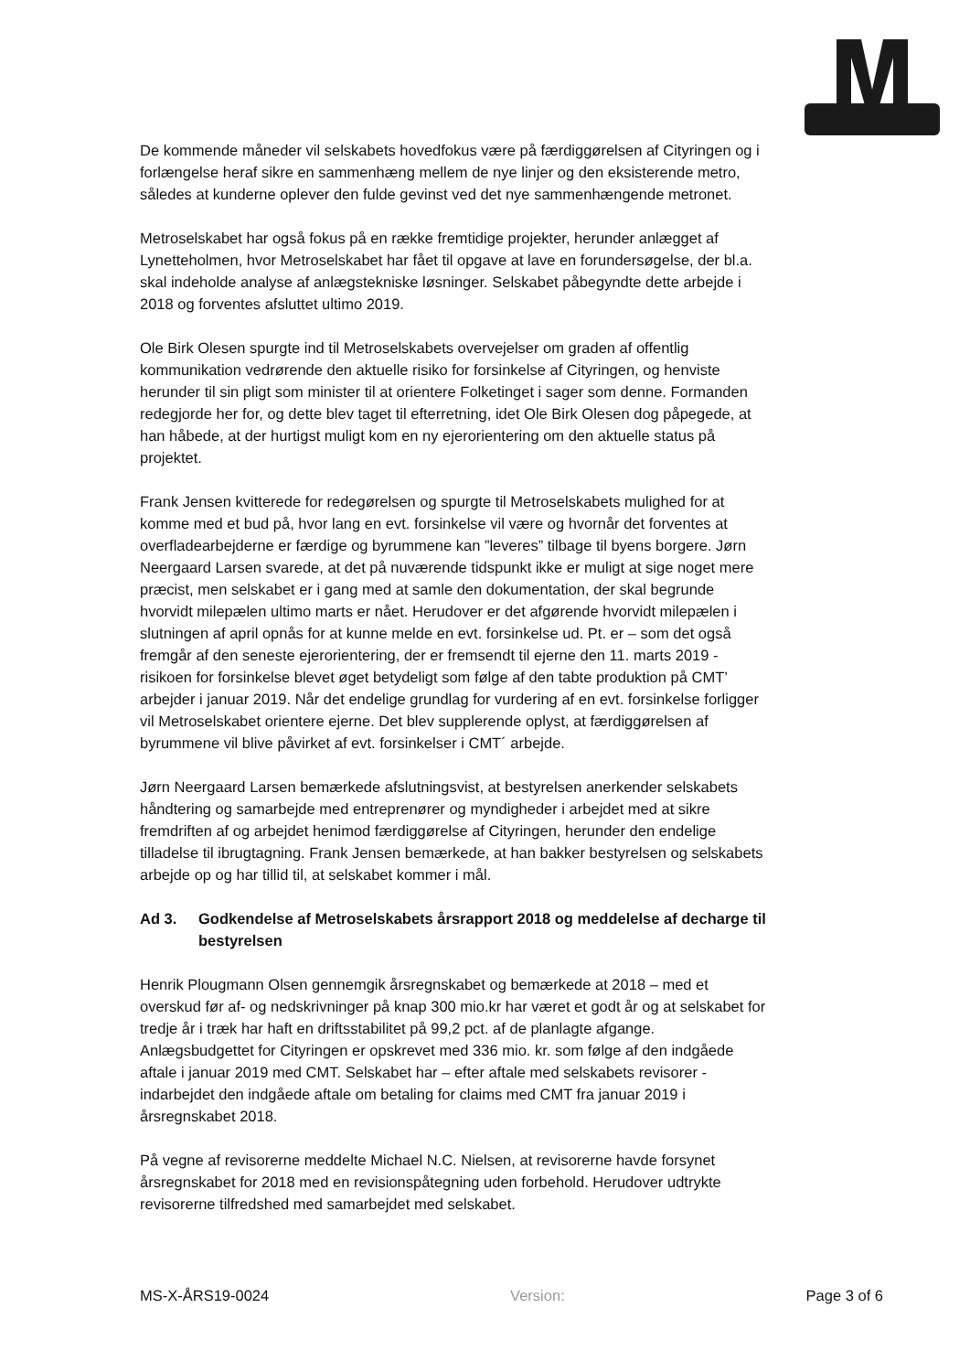De kommende måneder vil selskabets hovedfokus være på færdiggørelsen af Cityringen og i forlængelse heraf sikre en sammenhæng mellem de nye linjer og den eksisterende metro, således at kunderne oplever den fulde gevinst ved det nye sammenhængende metronet.
Metroselskabet har også fokus på en række fremtidige projekter, herunder anlægget af Lynetteholmen, hvor Metroselskabet har fået til opgave at lave en forundersøgelse, der bl.a. skal indeholde analyse af anlægstekniske løsninger. Selskabet påbegyndte dette arbejde i 2018 og forventes afsluttet ultimo 2019.
Ole Birk Olesen spurgte ind til Metroselskabets overvejelser om graden af offentlig kommunikation vedrørende den aktuelle risiko for forsinkelse af Cityringen, og henviste herunder til sin pligt som minister til at orientere Folketinget i sager som denne. Formanden redegjorde her for, og dette blev taget til efterretning, idet Ole Birk Olesen dog påpegede, at han håbede, at der hurtigst muligt kom en ny ejerorientering om den aktuelle status på projektet.
Frank Jensen kvitterede for redegørelsen og spurgte til Metroselskabets mulighed for at komme med et bud på, hvor lang en evt. forsinkelse vil være og hvornår det forventes at overfladearbejderne er færdige og byrummene kan ”leveres” tilbage til byens borgere. Jørn Neergaard Larsen svarede, at det på nuværende tidspunkt ikke er muligt at sige noget mere præcist, men selskabet er i gang med at samle den dokumentation, der skal begrunde hvorvidt milepælen ultimo marts er nået. Herudover er det afgørende hvorvidt milepælen i slutningen af april opnås for at kunne melde en evt. forsinkelse ud. Pt. er – som det også fremgår af den seneste ejerorientering, der er fremsendt til ejerne den 11. marts 2019 - risikoen for forsinkelse blevet øget betydeligt som følge af den tabte produktion på CMT’ arbejder i januar 2019. Når det endelige grundlag for vurdering af en evt. forsinkelse forligger vil Metroselskabet orientere ejerne. Det blev supplerende oplyst, at færdiggørelsen af byrummene vil blive påvirket af evt. forsinkelser i CMT´ arbejde.
Jørn Neergaard Larsen bemærkede afslutningsvist, at bestyrelsen anerkender selskabets håndtering og samarbejde med entreprenører og myndigheder i arbejdet med at sikre fremdriften af og arbejdet henimod færdiggørelse af Cityringen, herunder den endelige tilladelse til ibrugtagning. Frank Jensen bemærkede, at han bakker bestyrelsen og selskabets arbejde op og har tillid til, at selskabet kommer i mål.
Ad 3. Godkendelse af Metroselskabets årsrapport 2018 og meddelelse af decharge til bestyrelsen
Henrik Plougmann Olsen gennemgik årsregnskabet og bemærkede at 2018 – med et overskud før af- og nedskrivninger på knap 300 mio.kr har været et godt år og at selskabet for tredje år i træk har haft en driftsstabilitet på 99,2 pct. af de planlagte afgange. Anlægsbudgettet for Cityringen er opskrevet med 336 mio. kr. som følge af den indgåede aftale i januar 2019 med CMT. Selskabet har – efter aftale med selskabets revisorer - indarbejdet den indgåede aftale om betaling for claims med CMT fra januar 2019 i årsregnskabet 2018.
På vegne af revisorerne meddelte Michael N.C. Nielsen, at revisorerne havde forsynet årsregnskabet for 2018 med en revisionspåtegning uden forbehold. Herudover udtrykte revisorerne tilfredshed med samarbejdet med selskabet.
MS-X-ÅRS19-0024 Version: Page 3 of 6